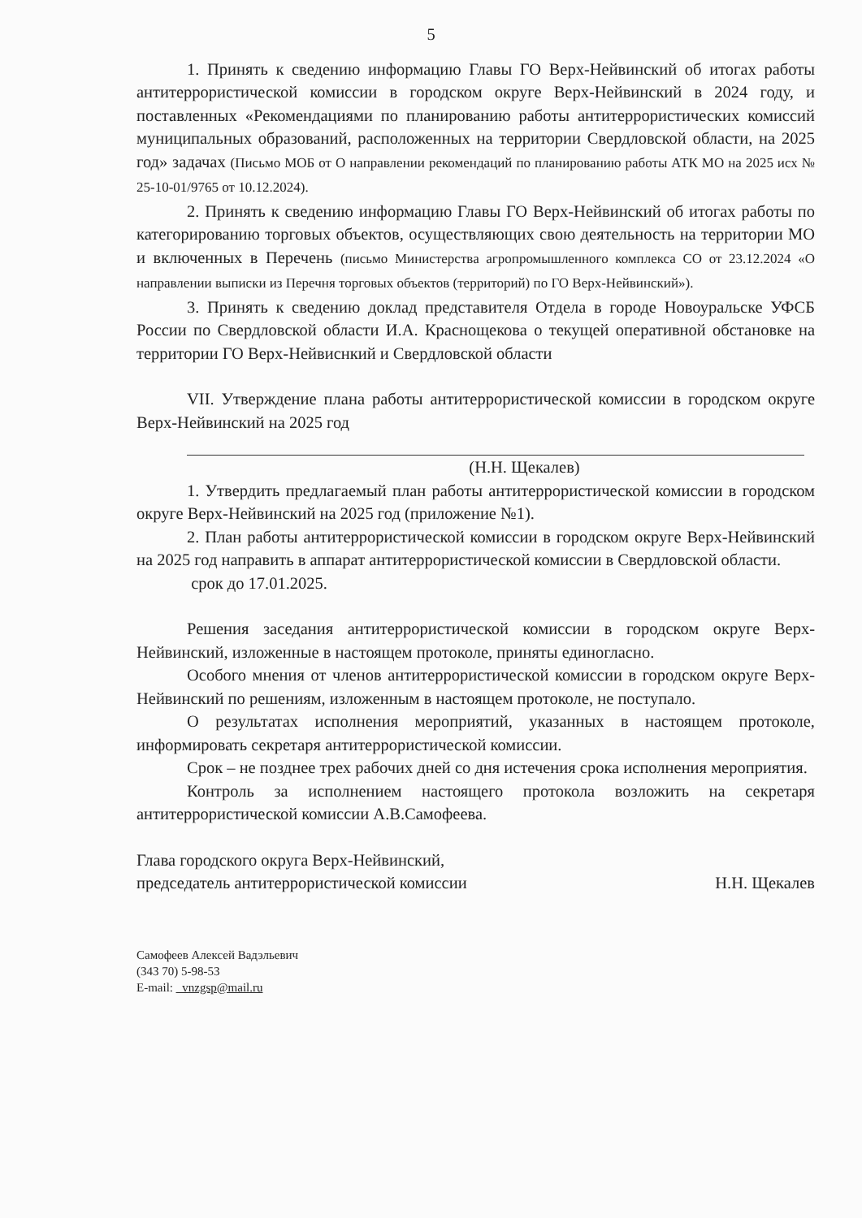5
1. Принять к сведению информацию Главы ГО Верх-Нейвинский об итогах работы антитеррористической комиссии в городском округе Верх-Нейвинский в 2024 году, и поставленных «Рекомендациями по планированию работы антитеррористических комиссий муниципальных образований, расположенных на территории Свердловской области, на 2025 год» задачах (Письмо МОБ от О направлении рекомендаций по планированию работы АТК МО на 2025 исх № 25-10-01/9765 от 10.12.2024).
2. Принять к сведению информацию Главы ГО Верх-Нейвинский об итогах работы по категорированию торговых объектов, осуществляющих свою деятельность на территории МО и включенных в Перечень (письмо Министерства агропромышленного комплекса СО от 23.12.2024 «О направлении выписки из Перечня торговых объектов (территорий) по ГО Верх-Нейвинский»).
3. Принять к сведению доклад представителя Отдела в городе Новоуральске УФСБ России по Свердловской области И.А. Краснощекова о текущей оперативной обстановке на территории ГО Верх-Нейвиснкий и Свердловской области
VII. Утверждение плана работы антитеррористической комиссии в городском округе Верх-Нейвинский на 2025 год
(Н.Н. Щекалев)
1. Утвердить предлагаемый план работы антитеррористической комиссии в городском округе Верх-Нейвинский на 2025 год (приложение №1).
2. План работы антитеррористической комиссии в городском округе Верх-Нейвинский на 2025 год направить в аппарат антитеррористической комиссии в Свердловской области.
срок до 17.01.2025.
Решения заседания антитеррористической комиссии в городском округе Верх-Нейвинский, изложенные в настоящем протоколе, приняты единогласно.
Особого мнения от членов антитеррористической комиссии в городском округе Верх-Нейвинский по решениям, изложенным в настоящем протоколе, не поступало.
О результатах исполнения мероприятий, указанных в настоящем протоколе, информировать секретаря антитеррористической комиссии.
Срок – не позднее трех рабочих дней со дня истечения срока исполнения мероприятия.
Контроль за исполнением настоящего протокола возложить на секретаря антитеррористической комиссии А.В.Самофеева.
Глава городского округа Верх-Нейвинский,
председатель антитеррористической комиссии Н.Н. Щекалев
Самофеев Алексей Вадэльевич
(343 70) 5-98-53
E-mail: _vnzgsp@mail.ru